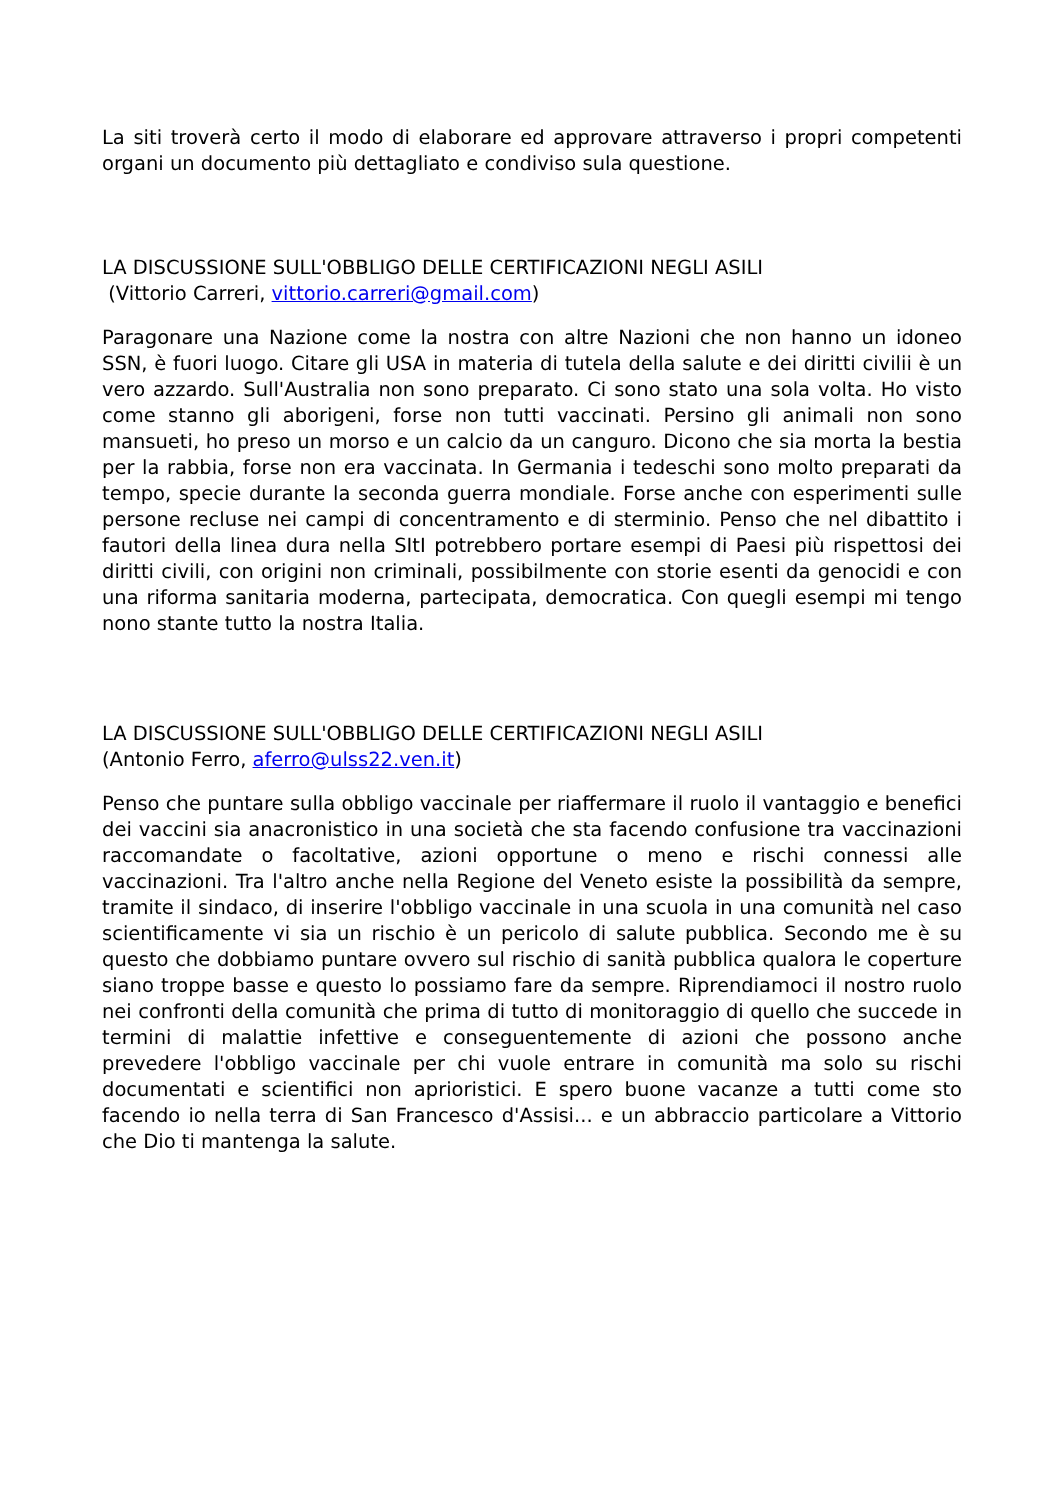La siti troverà certo il modo di elaborare ed approvare attraverso i propri competenti organi un documento più dettagliato e condiviso sula questione.
LA DISCUSSIONE SULL'OBBLIGO DELLE CERTIFICAZIONI NEGLI ASILI
(Vittorio Carreri, vittorio.carreri@gmail.com)
Paragonare una Nazione come la nostra con altre Nazioni che non hanno un idoneo SSN, è fuori luogo. Citare gli USA in materia di tutela della salute e dei diritti civilii è un vero azzardo. Sull'Australia non sono preparato. Ci sono stato una sola volta. Ho visto come stanno gli aborigeni, forse non tutti vaccinati. Persino gli animali non sono mansueti, ho preso un morso e un calcio da un canguro. Dicono che sia morta la bestia per la rabbia, forse non era vaccinata. In Germania i tedeschi sono molto preparati da tempo, specie durante la seconda guerra mondiale. Forse anche con esperimenti sulle persone recluse nei campi di concentramento e di sterminio. Penso che nel dibattito i fautori della linea dura nella SItI potrebbero portare esempi di Paesi più rispettosi dei diritti civili, con origini non criminali, possibilmente con storie esenti da genocidi e con una riforma sanitaria moderna, partecipata, democratica. Con quegli esempi mi tengo nono stante tutto la nostra Italia.
LA DISCUSSIONE SULL'OBBLIGO DELLE CERTIFICAZIONI NEGLI ASILI
(Antonio Ferro, aferro@ulss22.ven.it)
Penso che puntare sulla obbligo vaccinale per riaffermare il ruolo il vantaggio e benefici dei vaccini sia anacronistico in una società che sta facendo confusione tra vaccinazioni raccomandate o facoltative, azioni opportune o meno e rischi connessi alle vaccinazioni. Tra l'altro anche nella Regione del Veneto esiste la possibilità da sempre, tramite il sindaco, di inserire l'obbligo vaccinale in una scuola in una comunità nel caso scientificamente vi sia un rischio è un pericolo di salute pubblica. Secondo me è su questo che dobbiamo puntare ovvero sul rischio di sanità pubblica qualora le coperture siano troppe basse e questo lo possiamo fare da sempre. Riprendiamoci il nostro ruolo nei confronti della comunità che prima di tutto di monitoraggio di quello che succede in termini di malattie infettive e conseguentemente di azioni che possono anche prevedere l'obbligo vaccinale per chi vuole entrare in comunità ma solo su rischi documentati e scientifici non aprioristici. E spero buone vacanze a tutti come sto facendo io nella terra di San Francesco d'Assisi... e un abbraccio particolare a Vittorio che Dio ti mantenga la salute.